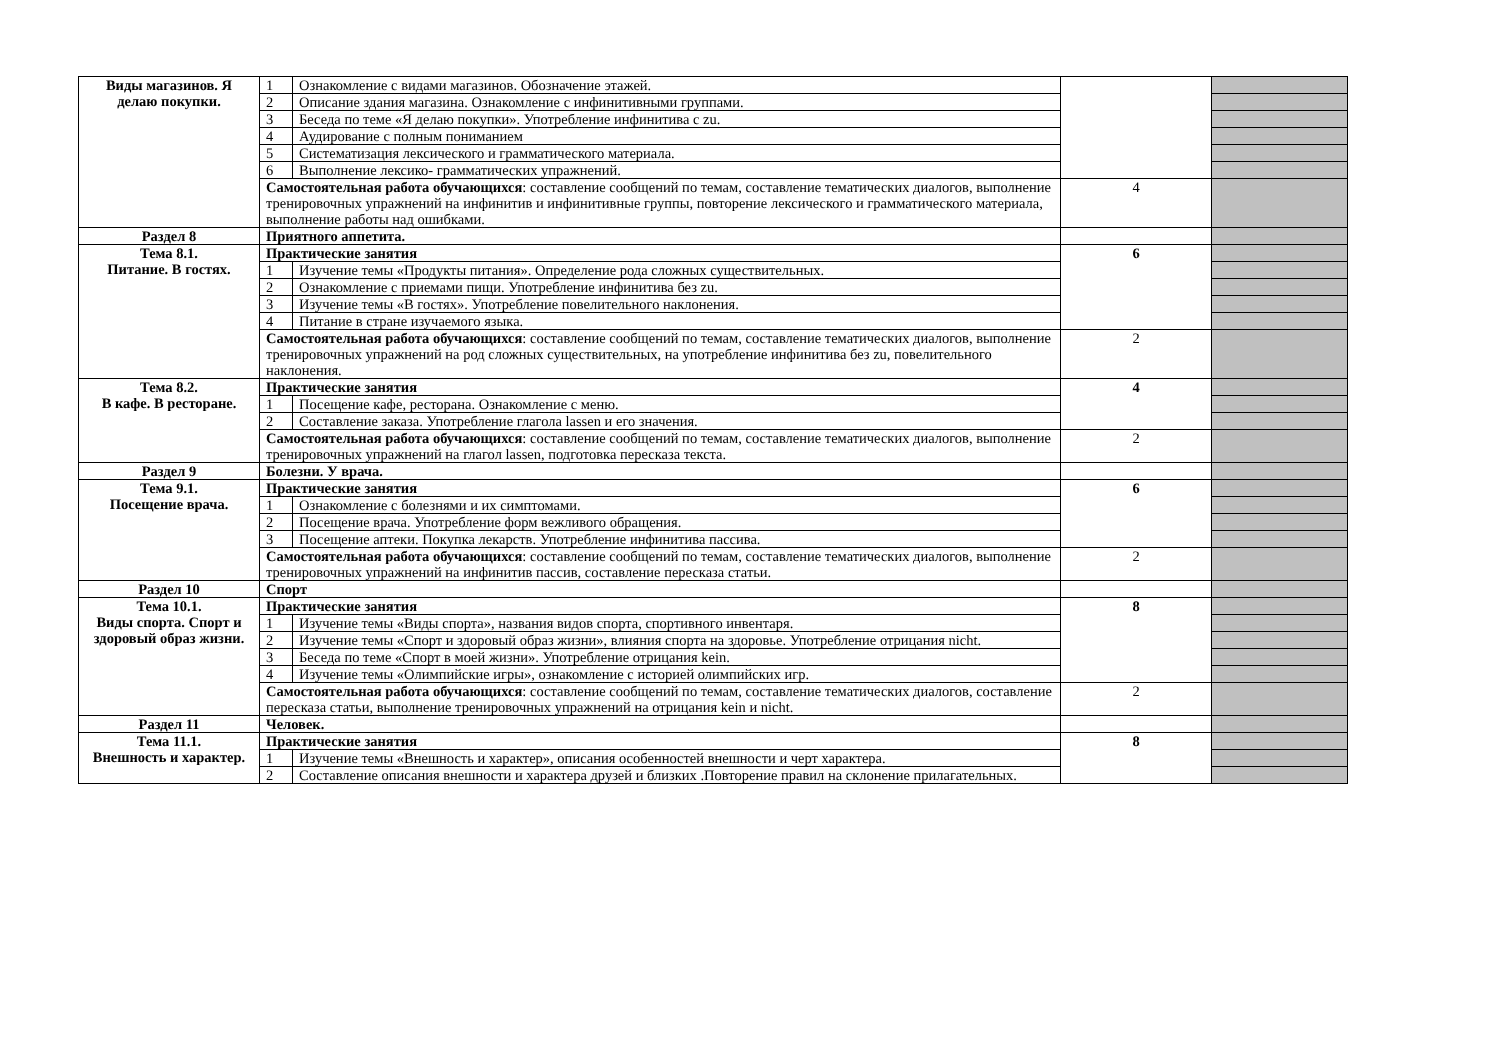| Виды магазинов. Я делаю покупки. | 1 | Ознакомление с видами магазинов. Обозначение этажей. | | |
| | 2 | Описание здания магазина. Ознакомление с инфинитивными группами. | | |
| | 3 | Беседа по теме «Я делаю покупки». Употребление инфинитива с zu. | | |
| | 4 | Аудирование с полным пониманием | | |
| | 5 | Систематизация лексического и грамматического материала. | | |
| | 6 | Выполнение лексико- грамматических упражнений. | | |
| | Самостоятельная работа обучающихся : составление сообщений по темам, составление тематических диалогов, выполнение тренировочных упражнений на инфинитив и инфинитивные группы, повторение лексического и грамматического материала, выполнение работы над ошибками. | | 4 | |
| Раздел 8 | Приятного аппетита. | | | |
| Тема 8.1. Питание. В гостях. | Практические занятия | | 6 | |
| | 1 | Изучение темы «Продукты питания». Определение рода сложных существительных. | | |
| | 2 | Ознакомление с приемами пищи. Употребление инфинитива без zu. | | |
| | 3 | Изучение темы «В гостях». Употребление повелительного наклонения. | | |
| | 4 | Питание в стране изучаемого языка. | | |
| | Самостоятельная работа обучающихся : составление сообщений по темам, составление тематических диалогов, выполнение тренировочных упражнений на род сложных существительных, на употребление инфинитива без zu, повелительного наклонения. | | 2 | |
| Тема 8.2. В кафе. В ресторане. | Практические занятия | | 4 | |
| | 1 | Посещение кафе, ресторана. Ознакомление с меню. | | |
| | 2 | Составление заказа. Употребление глагола lassen и его значения. | | |
| | Самостоятельная работа обучающихся : составление сообщений по темам, составление тематических диалогов, выполнение тренировочных упражнений на глагол lassen, подготовка пересказа текста. | | 2 | |
| Раздел 9 | Болезни. У врача. | | | |
| Тема 9.1. Посещение врача. | Практические занятия | | 6 | |
| | 1 | Ознакомление с болезнями и их симптомами. | | |
| | 2 | Посещение врача. Употребление форм вежливого обращения. | | |
| | 3 | Посещение аптеки. Покупка лекарств. Употребление инфинитива пассива. | | |
| | Самостоятельная работа обучающихся : составление сообщений по темам, составление тематических диалогов, выполнение тренировочных упражнений на инфинитив пассив, составление пересказа статьи. | | 2 | |
| Раздел 10 | Спорт | | | |
| Тема 10.1. Виды спорта. Спорт и здоровый образ жизни. | Практические занятия | | 8 | |
| | 1 | Изучение темы «Виды спорта», названия видов спорта, спортивного инвентаря. | | |
| | 2 | Изучение темы «Спорт и здоровый образ жизни», влияния спорта на здоровье. Употребление отрицания nicht. | | |
| | 3 | Беседа по теме «Спорт в моей жизни». Употребление отрицания kein. | | |
| | 4 | Изучение темы «Олимпийские игры», ознакомление с историей олимпийских игр. | | |
| | Самостоятельная работа обучающихся : составление сообщений по темам, составление тематических диалогов, составление пересказа статьи, выполнение тренировочных упражнений на отрицания kein и nicht. | | 2 | |
| Раздел 11 | Человек. | | | |
| Тема 11.1. Внешность и характер. | Практические занятия | | 8 | |
| | 1 | Изучение темы «Внешность и характер», описания особенностей внешности и черт характера. | | |
| | 2 | Составление описания внешности и характера друзей и близких .Повторение правил на склонение прилагательных. | | |